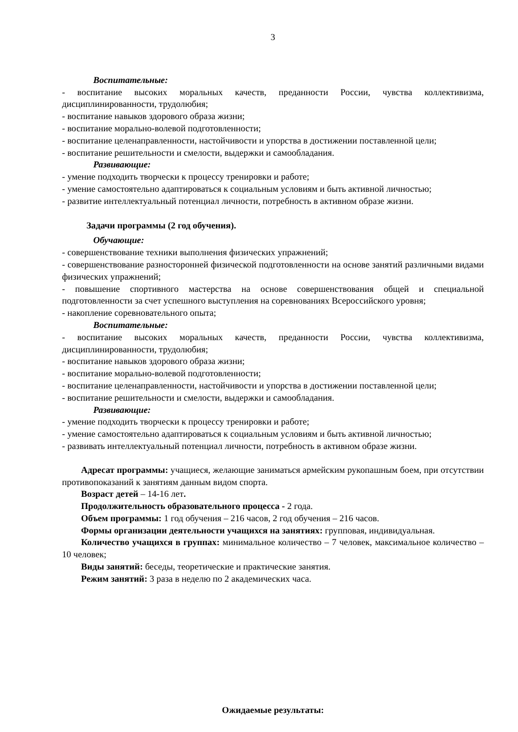3
Воспитательные:
- воспитание высоких моральных качеств, преданности России, чувства коллективизма, дисциплинированности, трудолюбия;
- воспитание навыков здорового образа жизни;
- воспитание морально-волевой подготовленности;
- воспитание целенаправленности, настойчивости и упорства в достижении поставленной цели;
- воспитание решительности и смелости, выдержки и самообладания.
Развивающие:
- умение подходить творчески к процессу тренировки и работе;
- умение самостоятельно адаптироваться к социальным условиям и быть активной личностью;
- развитие интеллектуальный потенциал личности, потребность в активном образе жизни.
Задачи программы (2 год обучения).
Обучающие:
- совершенствование техники выполнения физических упражнений;
- совершенствование разносторонней физической подготовленности на основе занятий различными видами физических упражнений;
- повышение спортивного мастерства на основе совершенствования общей и специальной подготовленности за счет успешного выступления на соревнованиях Всероссийского уровня;
- накопление соревновательного опыта;
Воспитательные:
- воспитание высоких моральных качеств, преданности России, чувства коллективизма, дисциплинированности, трудолюбия;
- воспитание навыков здорового образа жизни;
- воспитание морально-волевой подготовленности;
- воспитание целенаправленности, настойчивости и упорства в достижении поставленной цели;
- воспитание решительности и смелости, выдержки и самообладания.
Развивающие:
- умение подходить творчески к процессу тренировки и работе;
- умение самостоятельно адаптироваться к социальным условиям и быть активной личностью;
- развивать интеллектуальный потенциал личности, потребность в активном образе жизни.
Адресат программы: учащиеся, желающие заниматься армейским рукопашным боем, при отсутствии противопоказаний к занятиям данным видом спорта.
Возраст детей – 14-16 лет.
Продолжительность образовательного процесса - 2 года.
Объем программы: 1 год обучения – 216 часов, 2 год обучения – 216 часов.
Формы организации деятельности учащихся на занятиях: групповая, индивидуальная.
Количество учащихся в группах: минимальное количество – 7 человек, максимальное количество – 10 человек;
Виды занятий: беседы, теоретические и практические занятия.
Режим занятий: 3 раза в неделю по 2 академических часа.
Ожидаемые результаты: